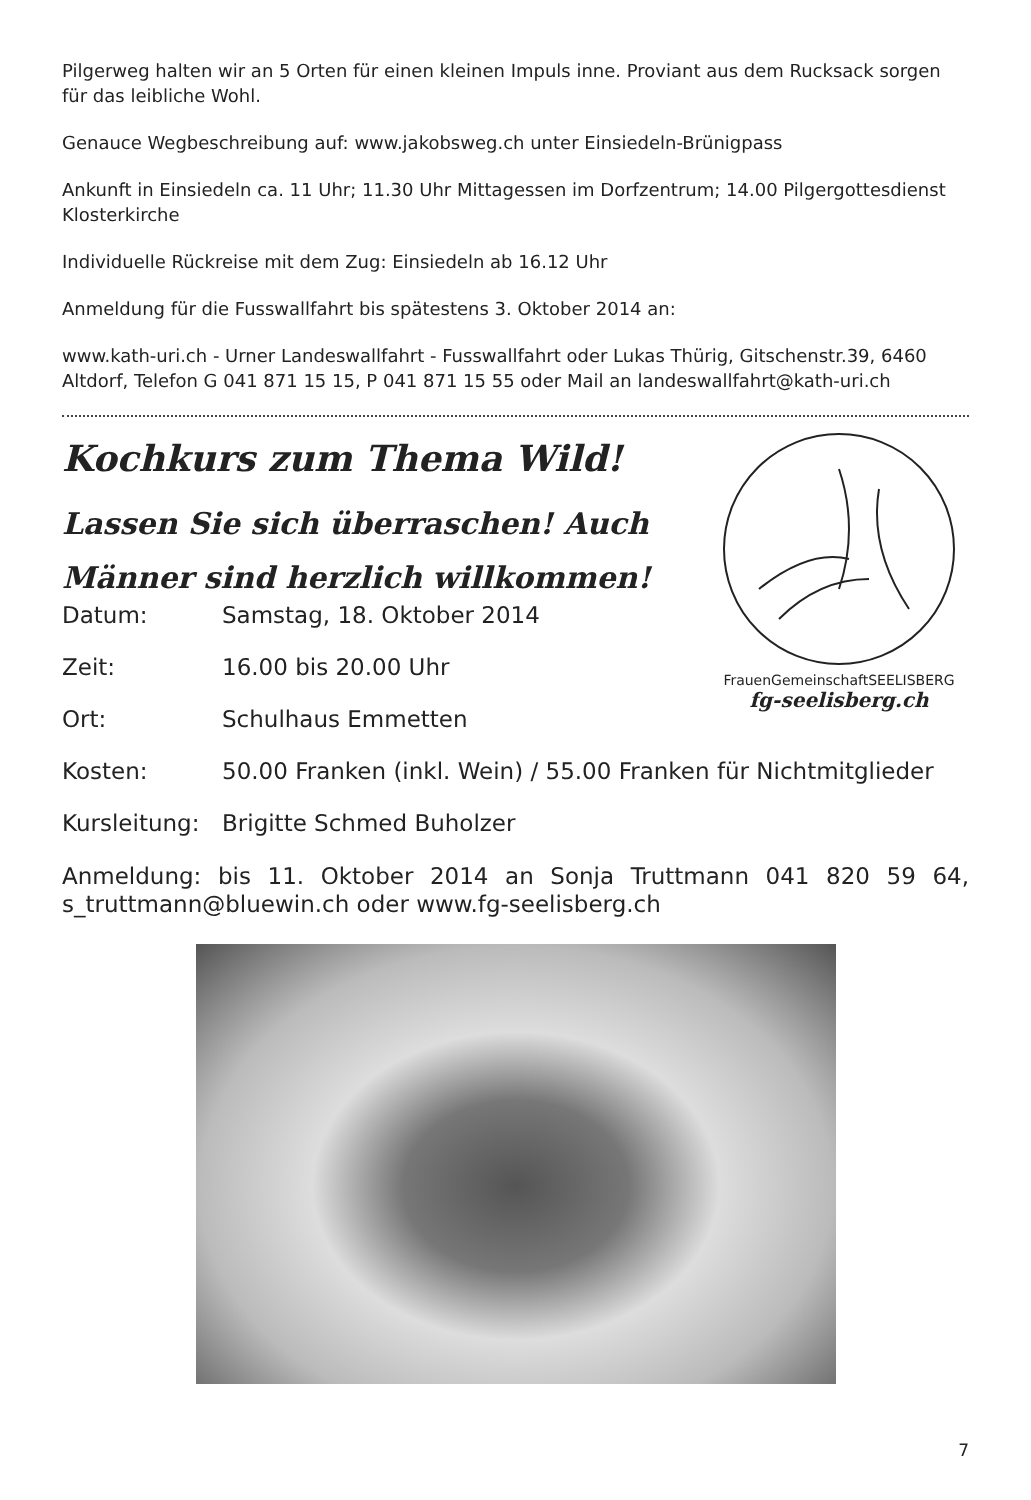Pilgerweg halten wir an 5 Orten für einen kleinen Impuls inne. Proviant aus dem Rucksack sorgen für das leibliche Wohl.
Genauce Wegbeschreibung auf: www.jakobsweg.ch unter Einsiedeln-Brünigpass
Ankunft in Einsiedeln ca. 11 Uhr; 11.30 Uhr Mittagessen im Dorfzentrum; 14.00 Pilgergottesdienst Klosterkirche
Individuelle Rückreise mit dem Zug: Einsiedeln ab 16.12 Uhr
Anmeldung für die Fusswallfahrt bis spätestens 3. Oktober 2014 an:
www.kath-uri.ch - Urner Landeswallfahrt - Fusswallfahrt oder Lukas Thürig, Gitschenstr.39, 6460 Altdorf, Telefon G 041 871 15 15, P 041 871 15 55 oder Mail an landeswallfahrt@kath-uri.ch
Kochkurs zum Thema Wild!
Lassen Sie sich überraschen! Auch
Männer sind herzlich willkommen!
FrauenGemeinschaftSEELISBERG
fg-seelisberg.ch
Datum: Samstag, 18. Oktober 2014
Zeit: 16.00 bis 20.00 Uhr
Ort: Schulhaus Emmetten
Kosten: 50.00 Franken (inkl. Wein) / 55.00 Franken für Nichtmitglieder
Kursleitung: Brigitte Schmed Buholzer
Anmeldung: bis 11. Oktober 2014 an Sonja Truttmann 041 820 59 64, s_truttmann@bluewin.ch oder www.fg-seelisberg.ch
7